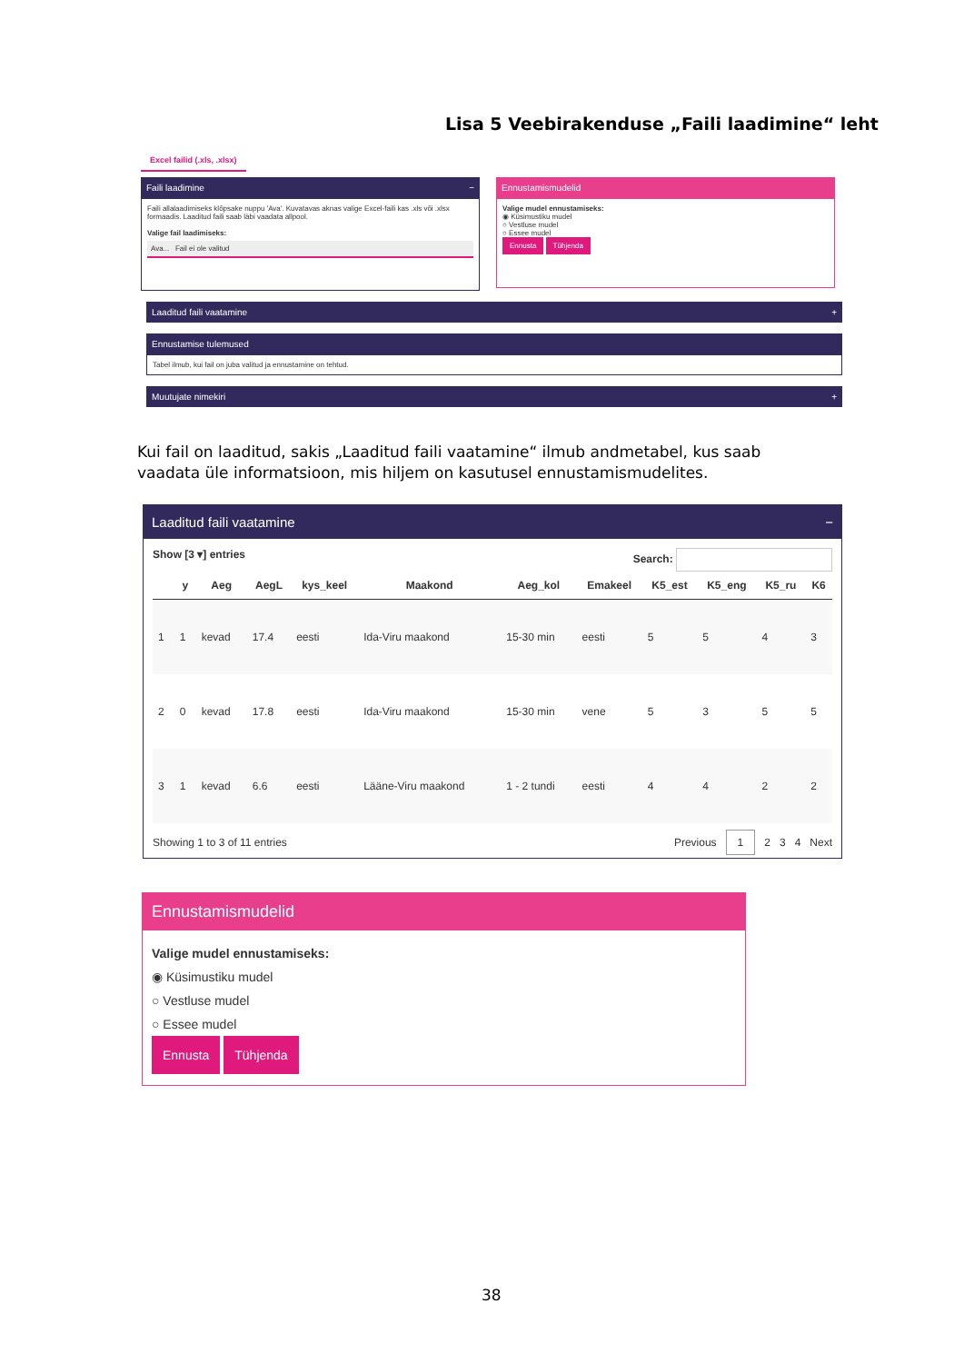Lisa 5 Veebirakenduse „Faili laadimine“ leht
Excel failid (.xls, .xlsx)
Faili laadimine −
Faili allalaadimiseks klõpsake nuppu 'Ava'. Kuvatavas aknas valige Excel-faili kas .xls või .xlsx formaadis. Laaditud faili saab läbi vaadata allpool.
Valige fail laadimiseks:
Ava... Fail ei ole valitud
Ennustamismudelid
Valige mudel ennustamiseks:
◉ Küsimustiku mudel
○ Vestluse mudel
○ Essee mudel
Ennusta Tühjenda
Laaditud faili vaatamine +
Ennustamise tulemused
Tabel ilmub, kui fail on juba valitud ja ennustamine on tehtud.
Muutujate nimekiri +
Kui fail on laaditud, sakis „Laaditud faili vaatamine“ ilmub andmetabel, kus saab vaadata üle informatsioon, mis hiljem on kasutusel ennustamismudelites.
Laaditud faili vaatamine −
Show [3 ▾] entries Search:
| | y | Aeg | AegL | kys_keel | Maakond | Aeg_kol | Emakeel | K5_est | K5_eng | K5_ru | K6 |
| --- | --- | --- | --- | --- | --- | --- | --- | --- | --- | --- | --- |
| 1 | 1 | kevad | 17.4 | eesti | Ida-Viru maakond | 15-30 min | eesti | 5 | 5 | 4 | 3 |
| 2 | 0 | kevad | 17.8 | eesti | Ida-Viru maakond | 15-30 min | vene | 5 | 3 | 5 | 5 |
| 3 | 1 | kevad | 6.6 | eesti | Lääne-Viru maakond | 1 - 2 tundi | eesti | 4 | 4 | 2 | 2 |
Showing 1 to 3 of 11 entries Previous 1 2 3 4 Next
Ennustamismudelid
Valige mudel ennustamiseks:
◉ Küsimustiku mudel
○ Vestluse mudel
○ Essee mudel
Ennusta Tühjenda
38